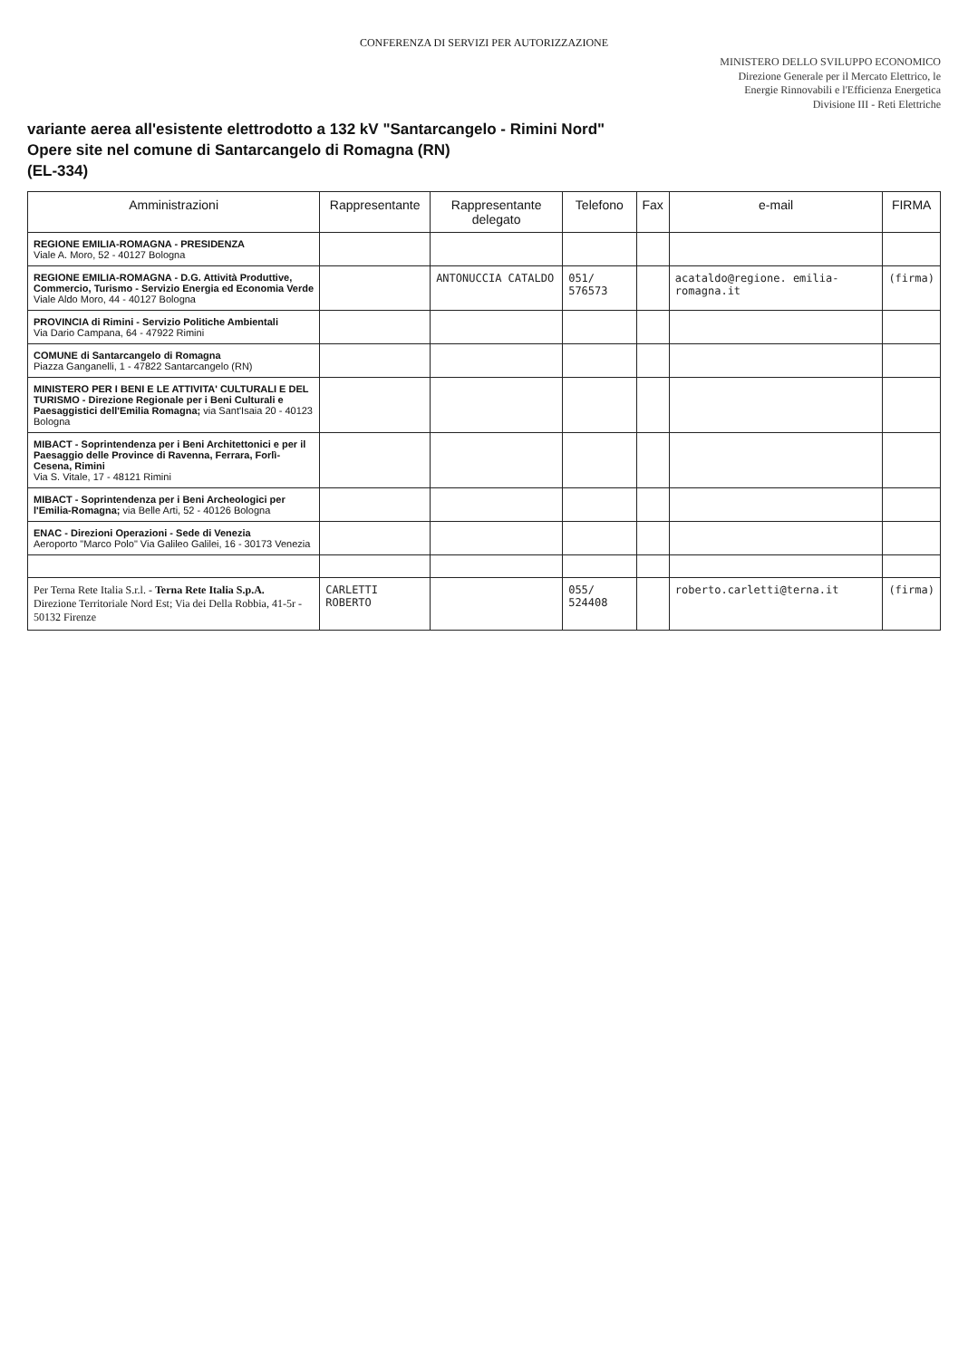CONFERENZA DI SERVIZI PER AUTORIZZAZIONE
MINISTERO DELLO SVILUPPO ECONOMICO
Direzione Generale per il Mercato Elettrico, le
Energie Rinnovabili e l'Efficienza Energetica
Divisione III - Reti Elettriche
variante aerea all'esistente elettrodotto a 132 kV "Santarcangelo - Rimini Nord"
Opere site nel comune di Santarcangelo di Romagna (RN)
(EL-334)
| Amministrazioni | Rappresentante | Rappresentante delegato | Telefono | Fax | e-mail | FIRMA |
| --- | --- | --- | --- | --- | --- | --- |
| REGIONE EMILIA-ROMAGNA - PRESIDENZA Viale A. Moro, 52 - 40127 Bologna | | | | | | |
| REGIONE EMILIA-ROMAGNA - D.G. Attività Produttive, Commercio, Turismo - Servizio Energia ed Economia Verde Viale Aldo Moro, 44 - 40127 Bologna | | ANTONUCCIA CATALDO | 051/ 576573 | | acataldo@regione. emilia-romagna.it | (firma) |
| PROVINCIA di Rimini - Servizio Politiche Ambientali Via Dario Campana, 64 - 47922 Rimini | | | | | | |
| COMUNE di Santarcangelo di Romagna Piazza Ganganelli, 1 - 47822 Santarcangelo (RN) | | | | | | |
| MINISTERO PER I BENI E LE ATTIVITA' CULTURALI E DEL TURISMO - Direzione Regionale per i Beni Culturali e Paesaggistici dell'Emilia Romagna; via Sant'Isaia 20 - 40123 Bologna | | | | | | |
| MIBACT - Soprintendenza per i Beni Architettonici e per il Paesaggio delle Province di Ravenna, Ferrara, Forlì-Cesena, Rimini Via S. Vitale, 17 - 48121 Rimini | | | | | | |
| MIBACT - Soprintendenza per i Beni Archeologici per l'Emilia-Romagna; via Belle Arti, 52 - 40126 Bologna | | | | | | |
| ENAC - Direzioni Operazioni - Sede di Venezia Aeroporto "Marco Polo" Via Galileo Galilei, 16 - 30173 Venezia | | | | | | |
| Per Terna Rete Italia S.r.l. - Terna Rete Italia S.p.A. Direzione Territoriale Nord Est; Via dei Della Robbia, 41-5r - 50132 Firenze | CARLETTI ROBERTO | | 055/ 524408 | | roberto.carletti@terna.it | (firma) |